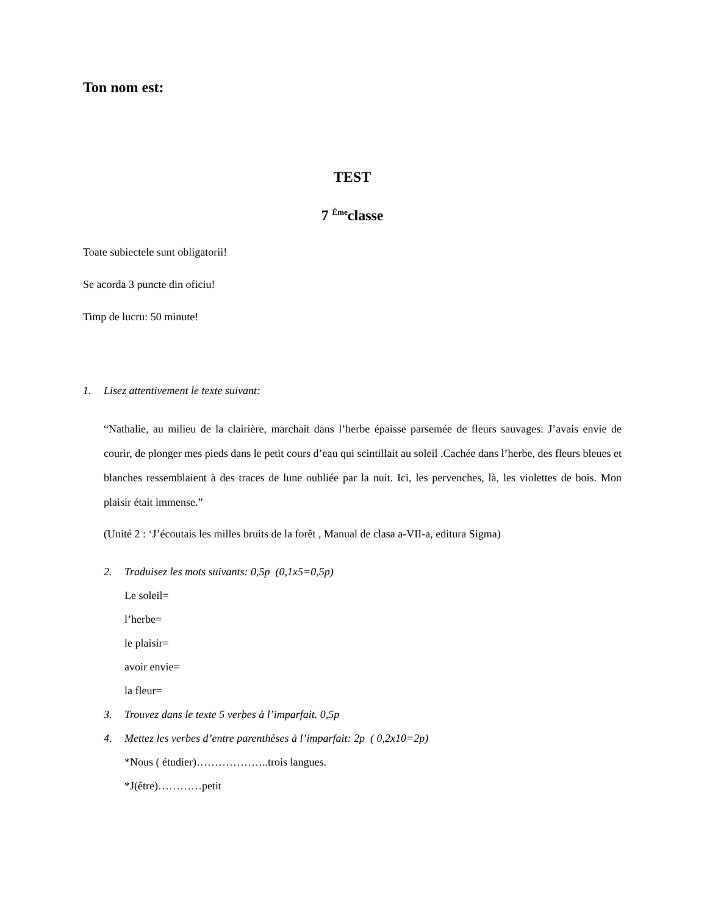Ton nom est:
TEST
7 <sup>Ème</sup>classe
Toate subiectele sunt obligatorii!
Se acorda 3 puncte din oficiu!
Timp de lucru: 50 minute!
1. Lisez attentivement le texte suivant:
“Nathalie, au milieu de la clairière, marchait dans l’herbe épaisse parsemée de fleurs sauvages. J’avais envie de courir, de plonger mes pieds dans le petit cours d’eau qui scintillait au soleil .Cachée dans l’herbe, des fleurs bleues et blanches ressemblaient à des traces de lune oubliée par la nuit. Ici, les pervenches, là, les violettes de bois. Mon plaisir était immense.”
(Unité 2 : ‘J’écoutais les milles bruits de la forêt , Manual de clasa a-VII-a, editura Sigma)
2. Traduisez les mots suivants: 0,5p (0,1x5=0,5p)
Le soleil=
l’herbe=
le plaisir=
avoir envie=
la fleur=
3. Trouvez dans le texte 5 verbes à l’imparfait. 0,5p
4. Mettez les verbes d’entre parenthèses à l’imparfait: 2p ( 0,2x10=2p)
*Nous ( étudier)………………..trois langues.
*J(être)…………petit